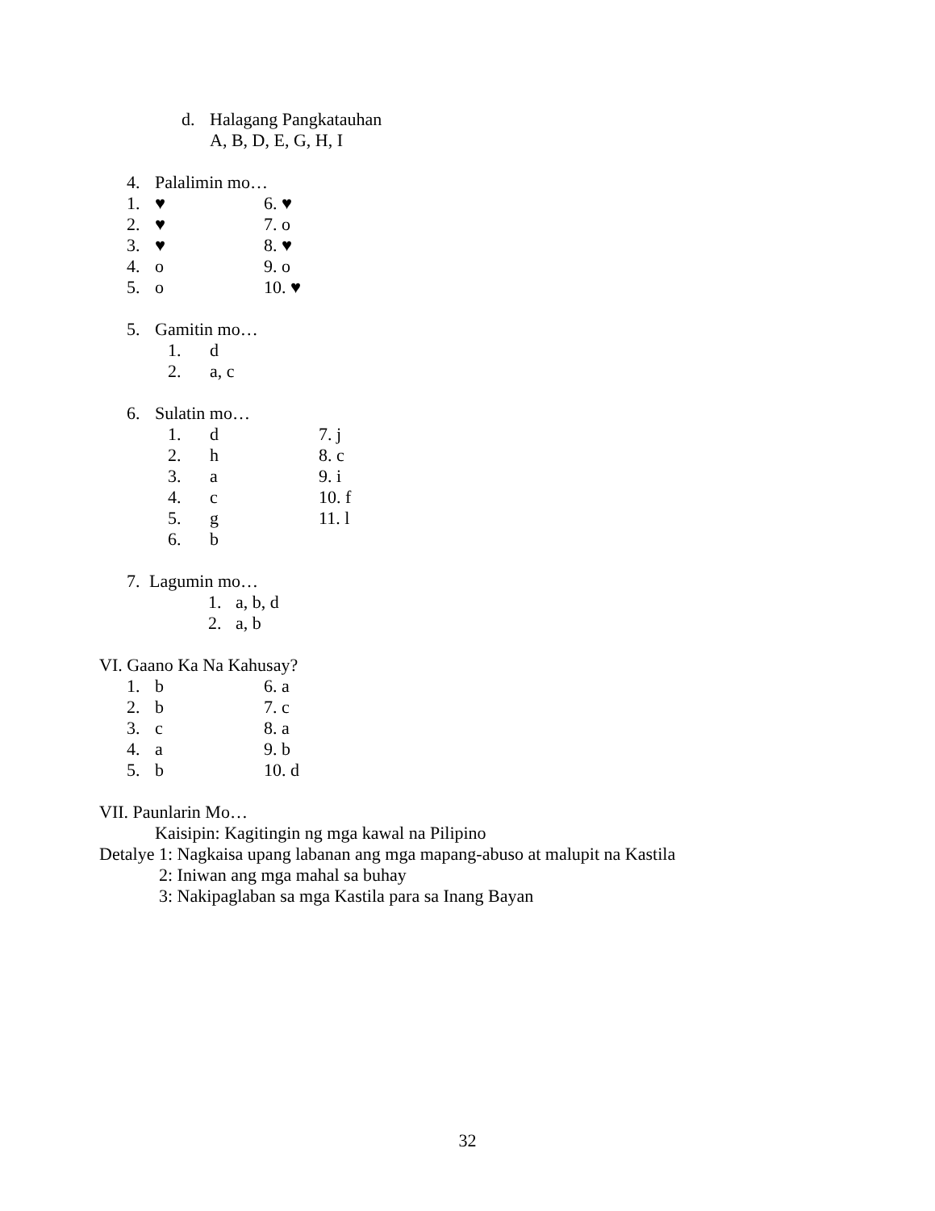d. Halagang Pangkatauhan
A, B, D, E, G, H, I
4. Palalimin mo…
1. ♥ 6. ♥
2. ♥ 7. o
3. ♥ 8. ♥
4. o 9. o
5. o 10. ♥
5. Gamitin mo…
1. d
2. a, c
6. Sulatin mo…
1. d 7. j
2. h 8. c
3. a 9. i
4. c 10. f
5. g 11. l
6. b
7. Lagumin mo…
1. a, b, d
2. a, b
VI. Gaano Ka Na Kahusay?
1. b 6. a
2. b 7. c
3. c 8. a
4. a 9. b
5. b 10. d
VII. Paunlarin Mo…
Kaisipin: Kagitingin ng mga kawal na Pilipino
Detalye 1: Nagkaisa upang labanan ang mga mapang-abuso at malupit na Kastila
2: Iniwan ang mga mahal sa buhay
3: Nakipaglaban sa mga Kastila para sa Inang Bayan
32